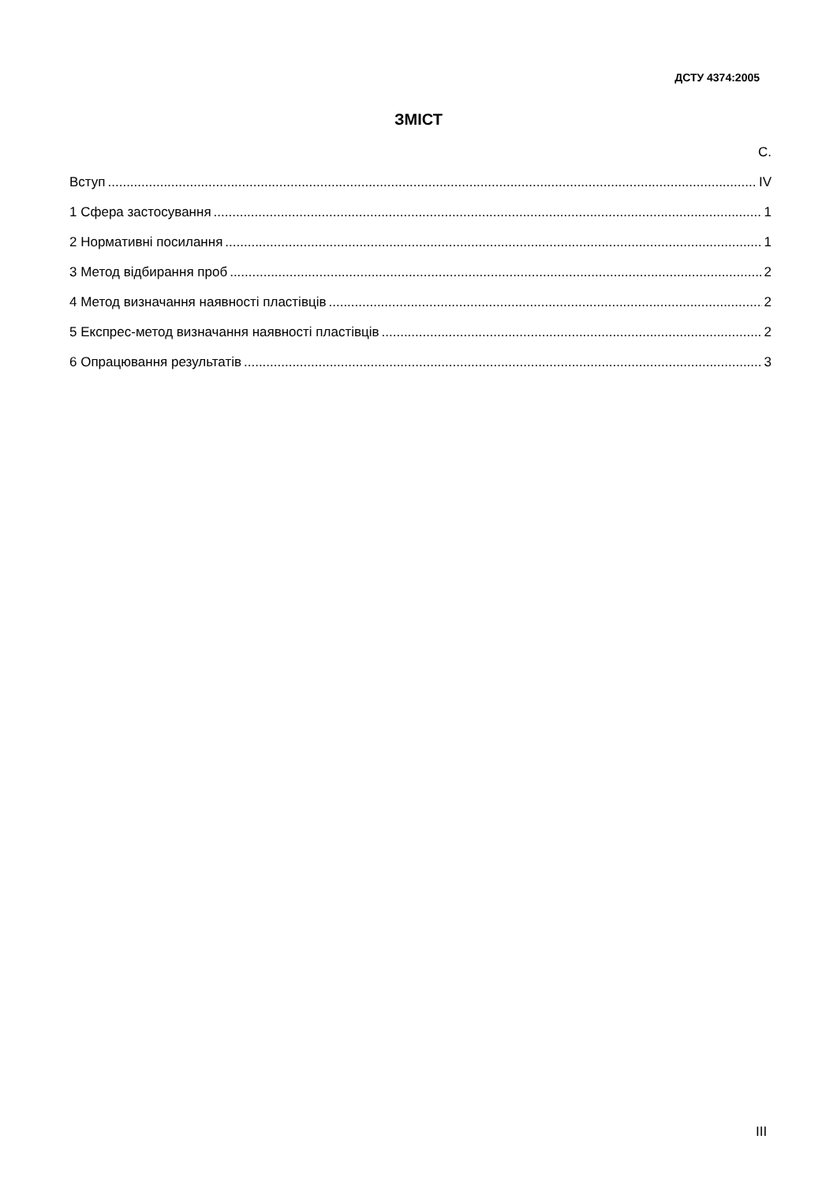ДСТУ 4374:2005
ЗМІСТ
С.
Вступ IV
1 Сфера застосування 1
2 Нормативні посилання 1
3 Метод відбирання проб 2
4 Метод визначання наявності пластівців 2
5 Експрес-метод визначання наявності пластівців 2
6 Опрацювання результатів 3
III